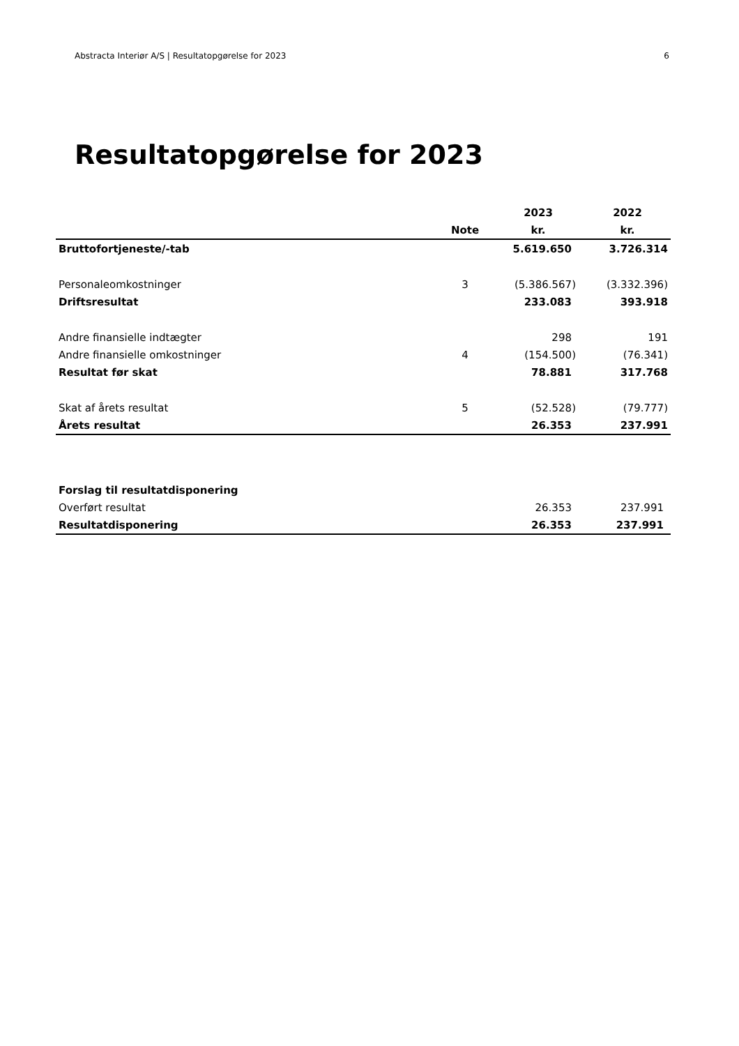Abstracta Interiør A/S | Resultatopgørelse for 2023 6
Resultatopgørelse for 2023
| | | 2023 | 2022 |
| --- | --- | --- | --- |
| | Note | kr. | kr. |
| Bruttofortjeneste/-tab | | 5.619.650 | 3.726.314 |
| Personaleomkostninger | 3 | (5.386.567) | (3.332.396) |
| Driftsresultat | | 233.083 | 393.918 |
| Andre finansielle indtægter | | 298 | 191 |
| Andre finansielle omkostninger | 4 | (154.500) | (76.341) |
| Resultat før skat | | 78.881 | 317.768 |
| Skat af årets resultat | 5 | (52.528) | (79.777) |
| Årets resultat | | 26.353 | 237.991 |
| Forslag til resultatdisponering | | | |
| Overført resultat | | 26.353 | 237.991 |
| Resultatdisponering | | 26.353 | 237.991 |